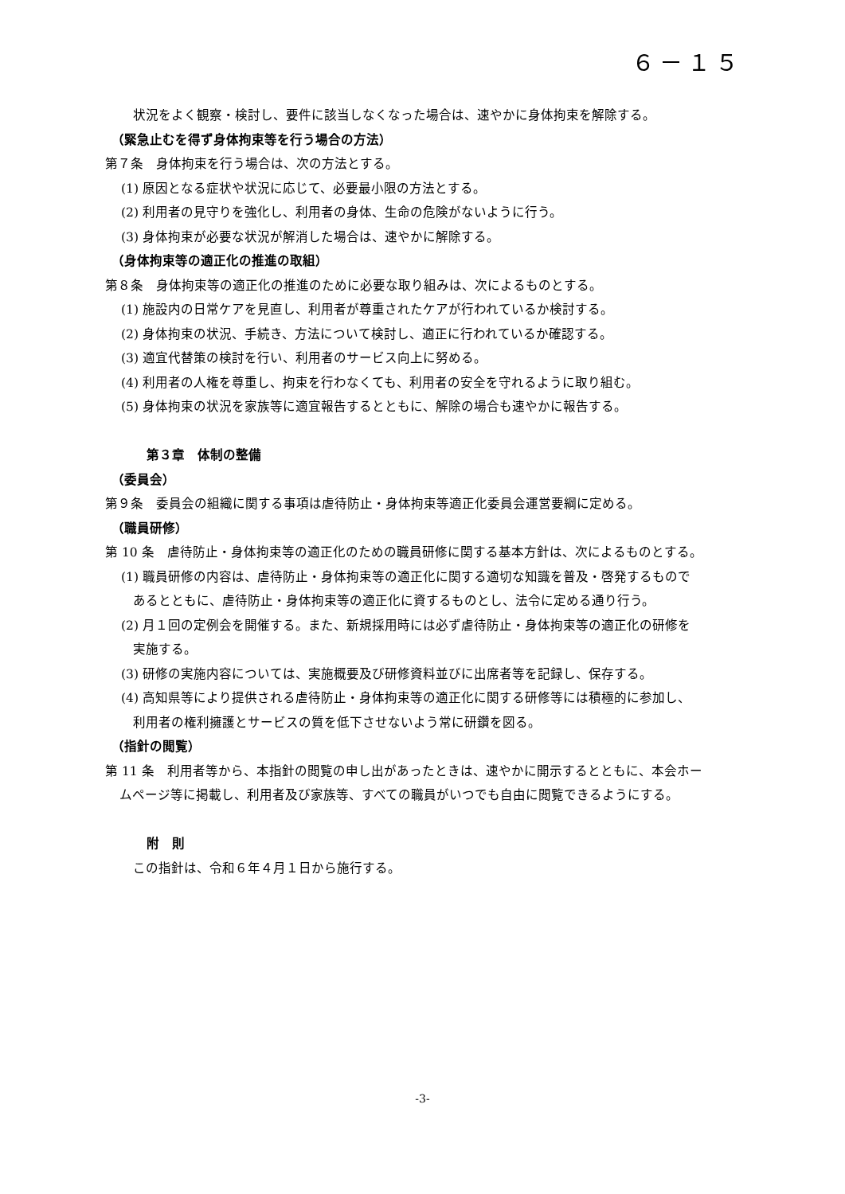６－１５
状況をよく観察・検討し、要件に該当しなくなった場合は、速やかに身体拘束を解除する。
（緊急止むを得ず身体拘束等を行う場合の方法）
第７条　身体拘束を行う場合は、次の方法とする。
(1) 原因となる症状や状況に応じて、必要最小限の方法とする。
(2) 利用者の見守りを強化し、利用者の身体、生命の危険がないように行う。
(3) 身体拘束が必要な状況が解消した場合は、速やかに解除する。
（身体拘束等の適正化の推進の取組）
第８条　身体拘束等の適正化の推進のために必要な取り組みは、次によるものとする。
(1) 施設内の日常ケアを見直し、利用者が尊重されたケアが行われているか検討する。
(2) 身体拘束の状況、手続き、方法について検討し、適正に行われているか確認する。
(3) 適宜代替策の検討を行い、利用者のサービス向上に努める。
(4) 利用者の人権を尊重し、拘束を行わなくても、利用者の安全を守れるように取り組む。
(5) 身体拘束の状況を家族等に適宜報告するとともに、解除の場合も速やかに報告する。
第３章　体制の整備
（委員会）
第９条　委員会の組織に関する事項は虐待防止・身体拘束等適正化委員会運営要綱に定める。
（職員研修）
第 10 条　虐待防止・身体拘束等の適正化のための職員研修に関する基本方針は、次によるものとする。
(1) 職員研修の内容は、虐待防止・身体拘束等の適正化に関する適切な知識を普及・啓発するもので
あるとともに、虐待防止・身体拘束等の適正化に資するものとし、法令に定める通り行う。
(2) 月１回の定例会を開催する。また、新規採用時には必ず虐待防止・身体拘束等の適正化の研修を
実施する。
(3) 研修の実施内容については、実施概要及び研修資料並びに出席者等を記録し、保存する。
(4) 高知県等により提供される虐待防止・身体拘束等の適正化に関する研修等には積極的に参加し、
利用者の権利擁護とサービスの質を低下させないよう常に研鑽を図る。
（指針の閲覧）
第 11 条　利用者等から、本指針の閲覧の申し出があったときは、速やかに開示するとともに、本会ホー
ムページ等に掲載し、利用者及び家族等、すべての職員がいつでも自由に閲覧できるようにする。
附　則
この指針は、令和６年４月１日から施行する。
-3-